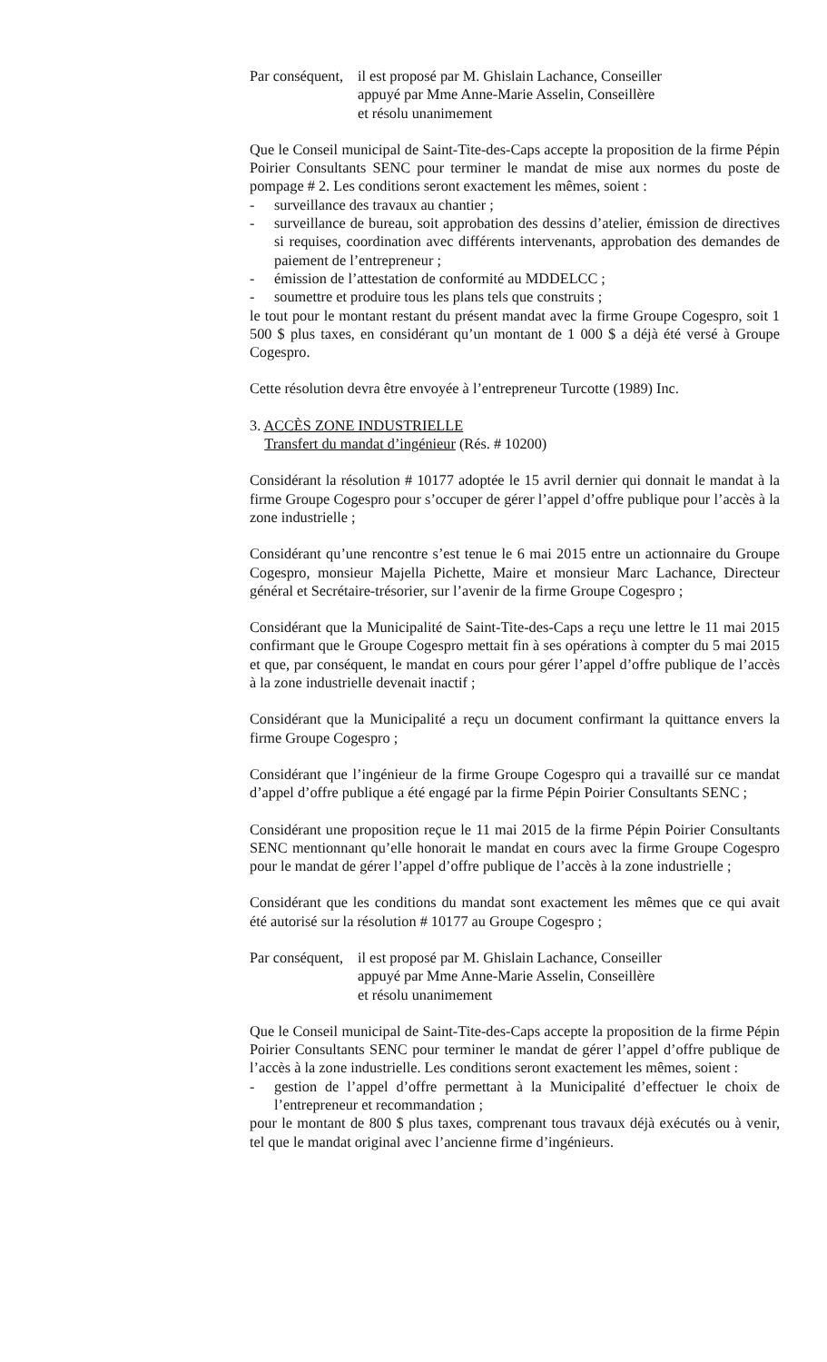Par conséquent,
il est proposé par M. Ghislain Lachance, Conseiller
appuyé par Mme Anne-Marie Asselin, Conseillère
et résolu unanimement
Que le Conseil municipal de Saint-Tite-des-Caps accepte la proposition de la firme Pépin Poirier Consultants SENC pour terminer le mandat de mise aux normes du poste de pompage # 2. Les conditions seront exactement les mêmes, soient :
- surveillance des travaux au chantier ;
- surveillance de bureau, soit approbation des dessins d’atelier, émission de directives si requises, coordination avec différents intervenants, approbation des demandes de paiement de l’entrepreneur ;
- émission de l’attestation de conformité au MDDELCC ;
- soumettre et produire tous les plans tels que construits ;
le tout pour le montant restant du présent mandat avec la firme Groupe Cogespro, soit 1 500 $ plus taxes, en considérant qu’un montant de 1 000 $ a déjà été versé à Groupe Cogespro.
Cette résolution devra être envoyée à l’entrepreneur Turcotte (1989) Inc.
3. ACCÈS ZONE INDUSTRIELLE
Transfert du mandat d’ingénieur (Rés. # 10200)
Considérant la résolution # 10177 adoptée le 15 avril dernier qui donnait le mandat à la firme Groupe Cogespro pour s’occuper de gérer l’appel d’offre publique pour l’accès à la zone industrielle ;
Considérant qu’une rencontre s’est tenue le 6 mai 2015 entre un actionnaire du Groupe Cogespro, monsieur Majella Pichette, Maire et monsieur Marc Lachance, Directeur général et Secrétaire-trésorier, sur l’avenir de la firme Groupe Cogespro ;
Considérant que la Municipalité de Saint-Tite-des-Caps a reçu une lettre le 11 mai 2015 confirmant que le Groupe Cogespro mettait fin à ses opérations à compter du 5 mai 2015 et que, par conséquent, le mandat en cours pour gérer l’appel d’offre publique de l’accès à la zone industrielle devenait inactif ;
Considérant que la Municipalité a reçu un document confirmant la quittance envers la firme Groupe Cogespro ;
Considérant que l’ingénieur de la firme Groupe Cogespro qui a travaillé sur ce mandat d’appel d’offre publique a été engagé par la firme Pépin Poirier Consultants SENC ;
Considérant une proposition reçue le 11 mai 2015 de la firme Pépin Poirier Consultants SENC mentionnant qu’elle honorait le mandat en cours avec la firme Groupe Cogespro pour le mandat de gérer l’appel d’offre publique de l’accès à la zone industrielle ;
Considérant que les conditions du mandat sont exactement les mêmes que ce qui avait été autorisé sur la résolution # 10177 au Groupe Cogespro ;
Par conséquent,
il est proposé par M. Ghislain Lachance, Conseiller
appuyé par Mme Anne-Marie Asselin, Conseillère
et résolu unanimement
Que le Conseil municipal de Saint-Tite-des-Caps accepte la proposition de la firme Pépin Poirier Consultants SENC pour terminer le mandat de gérer l’appel d’offre publique de l’accès à la zone industrielle. Les conditions seront exactement les mêmes, soient :
- gestion de l’appel d’offre permettant à la Municipalité d’effectuer le choix de l’entrepreneur et recommandation ;
pour le montant de 800 $ plus taxes, comprenant tous travaux déjà exécutés ou à venir, tel que le mandat original avec l’ancienne firme d’ingénieurs.